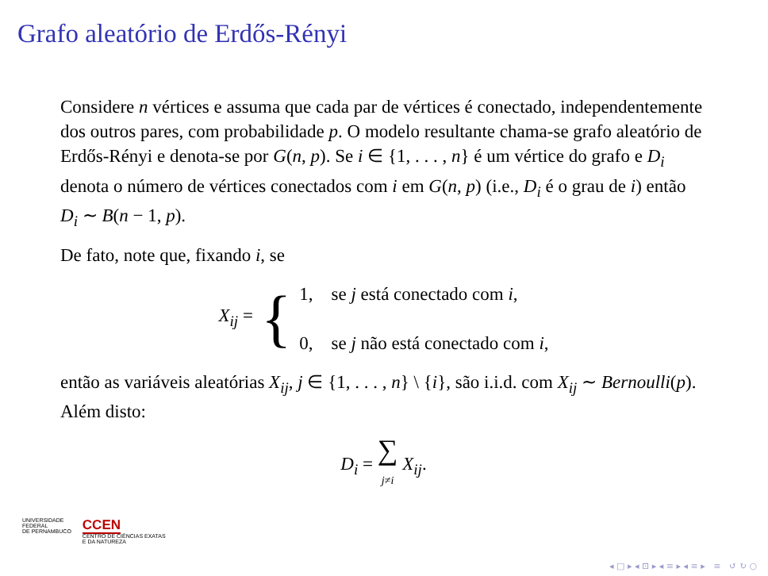Grafo aleatório de Erdős-Rényi
Considere n vértices e assuma que cada par de vértices é conectado, independentemente dos outros pares, com probabilidade p. O modelo resultante chama-se grafo aleatório de Erdős-Rényi e denota-se por G(n, p). Se i ∈ {1, . . . , n} é um vértice do grafo e D<sub>i</sub> denota o número de vértices conectados com i em G(n, p) (i.e., D<sub>i</sub> é o grau de i) então D<sub>i</sub> ∼ B(n − 1, p).
De fato, note que, fixando i, se
X<sub>ij</sub> = { 1, se j está conectado com i,
0, se j não está conectado com i,
então as variáveis aleatórias X<sub>ij</sub>, j ∈ {1, . . . , n} \ {i}, são i.i.d. com X<sub>ij</sub> ∼ Bernoulli(p). Além disto:
D<sub>i</sub> = ∑
j≠i X<sub>ij</sub>.
UNIVERSIDADE
FEDERAL
DE PERNAMBUCO
CCEN
CENTRO DE CIÊNCIAS EXATAS
E DA NATUREZA
◂ □ ▸ ◂ ⊡ ▸ ◂ ≡ ▸ ◂ ≡ ▸ ≡ ↺ ↻ ○